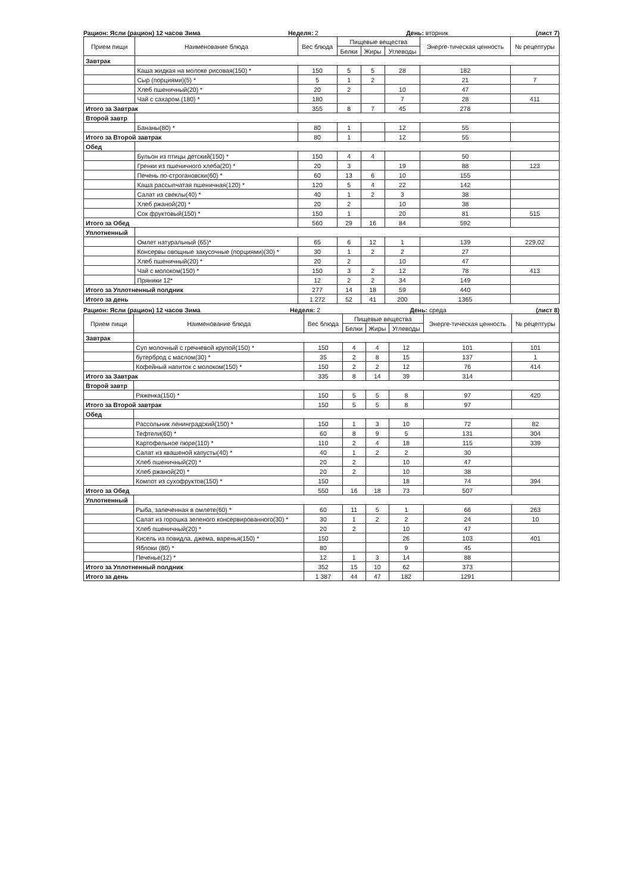Рацион: Ясли (рацион) 12 часов Зима Неделя: 2 День: вторник (лист 7)
| Прием пищи | Наименование блюда | Вес блюда | Пищевые вещества | | | Энерге-тическая ценность | № рецептуры |
| --- | --- | --- | --- | --- | --- | --- | --- |
| | | | Белки | Жиры | Углеводы | | |
| Завтрак | | | | | | | |
| | Каша жидкая на молоке рисовая(150) * | 150 | 5 | 5 | 28 | 182 | |
| | Сыр (порциями)(5) * | 5 | 1 | 2 | | 21 | 7 |
| | Хлеб пшеничный(20) * | 20 | 2 | | 10 | 47 | |
| | Чай с сахаром.(180) * | 180 | | | 7 | 28 | 411 |
| Итого за Завтрак | | 355 | 8 | 7 | 45 | 278 | |
| Второй завтр | | | | | | | |
| | Бананы(80) * | 80 | 1 | | 12 | 55 | |
| Итого за Второй завтрак | | 80 | 1 | | 12 | 55 | |
| Обед | | | | | | | |
| | Бульон из птицы детский(150) * | 150 | 4 | 4 | | 50 | |
| | Гренки из пшеничного хлеба(20) * | 20 | 3 | | 19 | 88 | 123 |
| | Печень по-строгановски(60) * | 60 | 13 | 6 | 10 | 155 | |
| | Каша рассыпчатая пшеничная(120) * | 120 | 5 | 4 | 22 | 142 | |
| | Салат из свеклы(40) * | 40 | 1 | 2 | 3 | 38 | |
| | Хлеб ржаной(20) * | 20 | 2 | | 10 | 38 | |
| | Сок фруктовый(150) * | 150 | 1 | | 20 | 81 | 515 |
| Итого за Обед | | 560 | 29 | 16 | 84 | 592 | |
| Уплотненный | | | | | | | |
| | Омлет натуральный (65)* | 65 | 6 | 12 | 1 | 139 | 229,02 |
| | Консервы овощные закусочные (порциями)(30) * | 30 | 1 | 2 | 2 | 27 | |
| | Хлеб пшеничный(20) * | 20 | 2 | | 10 | 47 | |
| | Чай с молоком(150) * | 150 | 3 | 2 | 12 | 78 | 413 |
| | Пряники 12* | 12 | 2 | 2 | 34 | 149 | |
| Итого за Уплотненный полдник | | 277 | 14 | 18 | 59 | 440 | |
| Итого за день | | 1 272 | 52 | 41 | 200 | 1365 | |
Рацион: Ясли (рацион) 12 часов Зима Неделя: 2 День: среда (лист 8)
| Прием пищи | Наименование блюда | Вес блюда | Пищевые вещества | | | Энерге-тическая ценность | № рецептуры |
| --- | --- | --- | --- | --- | --- | --- | --- |
| | | | Белки | Жиры | Углеводы | | |
| Завтрак | | | | | | | |
| | Суп молочный с гречневой крупой(150) * | 150 | 4 | 4 | 12 | 101 | 101 |
| | бутерброд с маслом(30) * | 35 | 2 | 8 | 15 | 137 | 1 |
| | Кофейный напиток с молоком(150) * | 150 | 2 | 2 | 12 | 76 | 414 |
| Итого за Завтрак | | 335 | 8 | 14 | 39 | 314 | |
| Второй завтр | | | | | | | |
| | Ряженка(150) * | 150 | 5 | 5 | 8 | 97 | 420 |
| Итого за Второй завтрак | | 150 | 5 | 5 | 8 | 97 | |
| Обед | | | | | | | |
| | Рассольник ленинградский(150) * | 150 | 1 | 3 | 10 | 72 | 82 |
| | Тефтели(60) * | 60 | 8 | 9 | 5 | 131 | 304 |
| | Картофельное пюре(110) * | 110 | 2 | 4 | 18 | 115 | 339 |
| | Салат из квашеной капусты(40) * | 40 | 1 | 2 | 2 | 30 | |
| | Хлеб пшеничный(20) * | 20 | 2 | | 10 | 47 | |
| | Хлеб ржаной(20) * | 20 | 2 | | 10 | 38 | |
| | Компот из сухофруктов(150) * | 150 | | | 18 | 74 | 394 |
| Итого за Обед | | 550 | 16 | 18 | 73 | 507 | |
| Уплотненный | | | | | | | |
| | Рыба, запеченная в омлете(60) * | 60 | 11 | 5 | 1 | 66 | 263 |
| | Салат из горошка зеленого консервированного(30) * | 30 | 1 | 2 | 2 | 24 | 10 |
| | Хлеб пшеничный(20) * | 20 | 2 | | 10 | 47 | |
| | Кисель из повидла, джема, варенья(150) * | 150 | | | 26 | 103 | 401 |
| | Яблоки (80) * | 80 | | | 9 | 45 | |
| | Печенье(12) * | 12 | 1 | 3 | 14 | 88 | |
| Итого за Уплотненный полдник | | 352 | 15 | 10 | 62 | 373 | |
| Итого за день | | 1 387 | 44 | 47 | 182 | 1291 | |